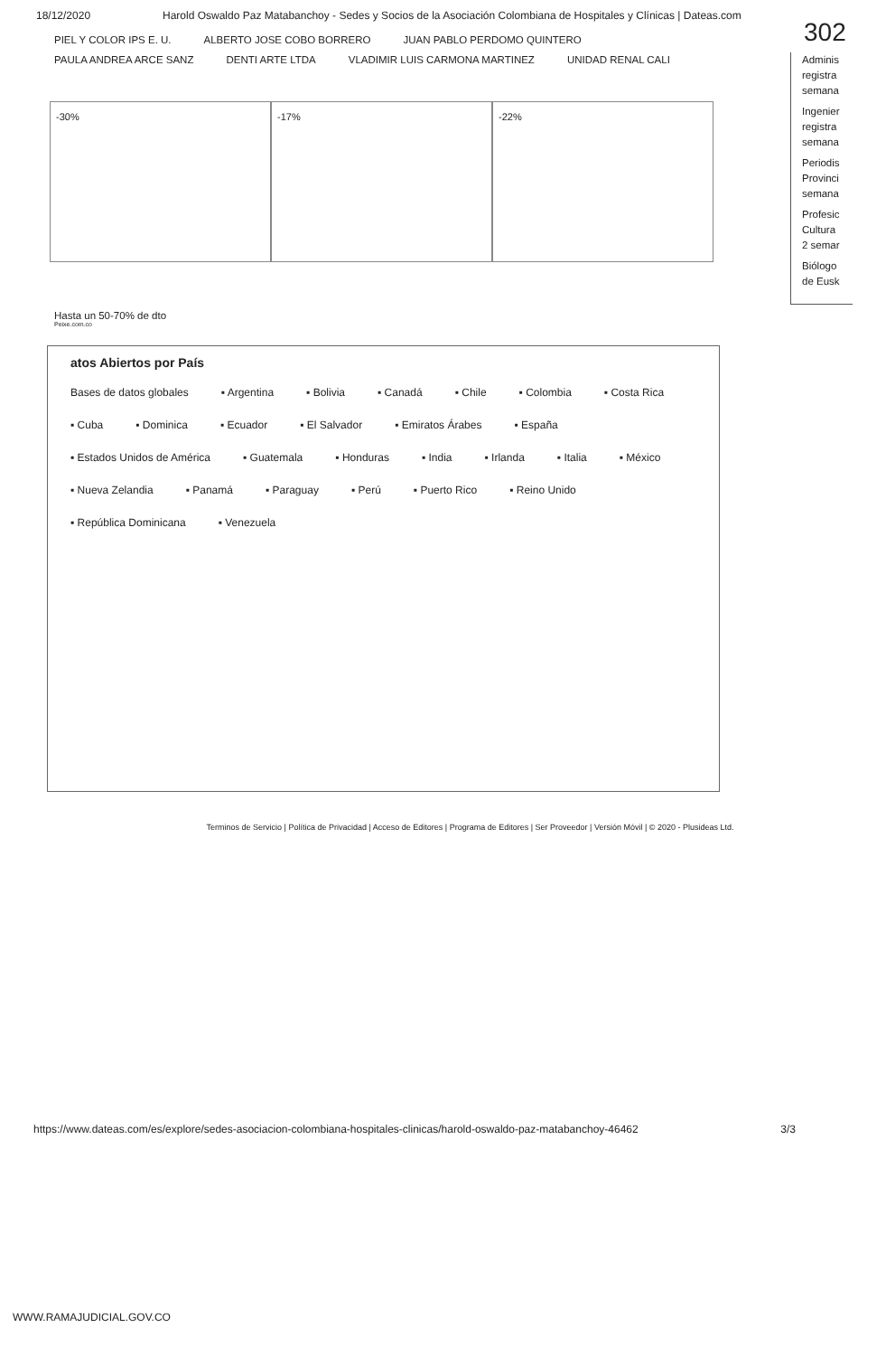18/12/2020 Harold Oswaldo Paz Matabanchoy - Sedes y Socios de la Asociación Colombiana de Hospitales y Clínicas | Dateas.com
302
PIEL Y COLOR IPS E. U. ALBERTO JOSE COBO BORRERO JUAN PABLO PERDOMO QUINTERO PAULA ANDREA ARCE SANZ DENTI ARTE LTDA VLADIMIR LUIS CARMONA MARTINEZ UNIDAD RENAL CALI
-30% -17% -22%
Adminis
registra
semana
Ingenier
registra
semana
Periodis
Provinci
semana
Profesic
Cultura
2 semar
Biólogo
de Eusk
Hasta un 50-70% de dto
Peixe.com.co
atos Abiertos por País
Bases de datos globales ▪ Argentina ▪ Bolivia ▪ Canadá ▪ Chile ▪ Colombia ▪ Costa Rica ▪ Cuba ▪ Dominica ▪ Ecuador ▪ El Salvador ▪ Emiratos Árabes ▪ España ▪ Estados Unidos de América ▪ Guatemala ▪ Honduras ▪ India ▪ Irlanda ▪ Italia ▪ México ▪ Nueva Zelandia ▪ Panamá ▪ Paraguay ▪ Perú ▪ Puerto Rico ▪ Reino Unido ▪ República Dominicana ▪ Venezuela
Terminos de Servicio | Política de Privacidad | Acceso de Editores | Programa de Editores | Ser Proveedor | Versión Móvil | © 2020 - Plusideas Ltd.
https://www.dateas.com/es/explore/sedes-asociacion-colombiana-hospitales-clinicas/harold-oswaldo-paz-matabanchoy-46462 3/3
WWW.RAMAJUDICIAL.GOV.CO